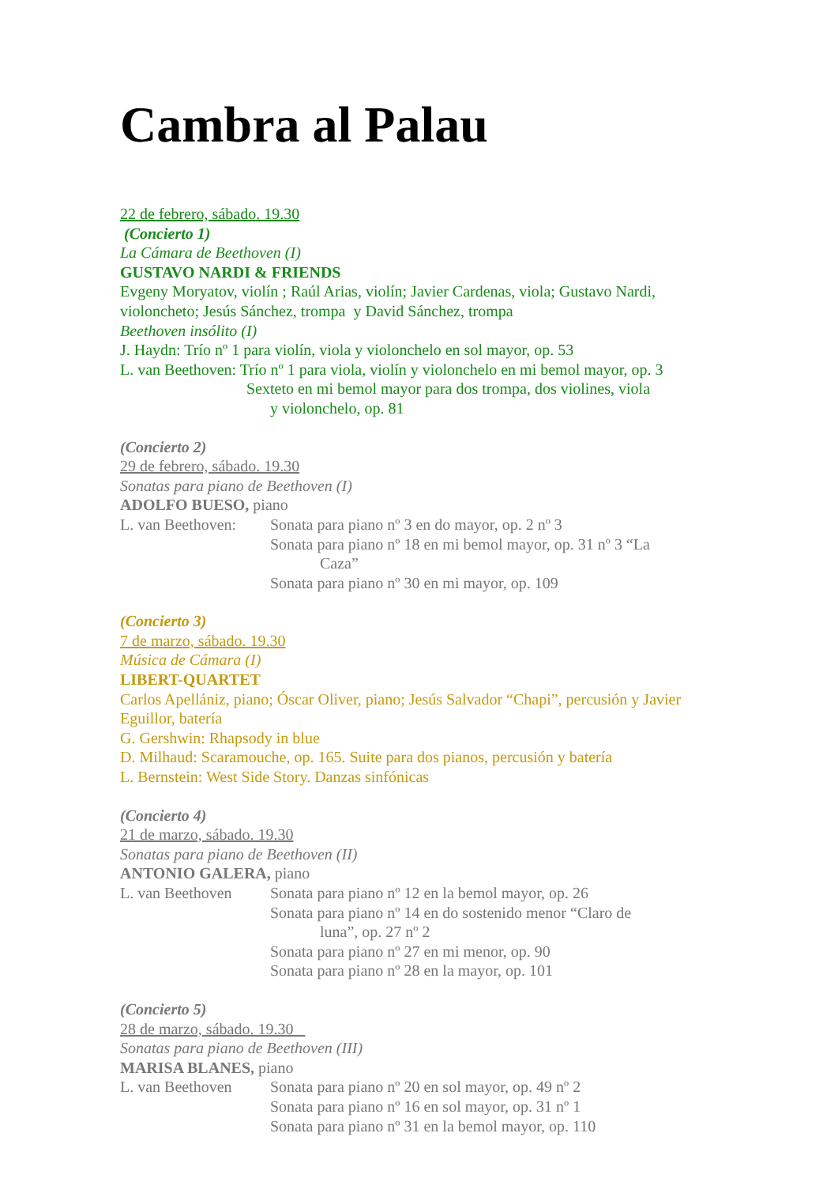Cambra al Palau
22 de febrero, sábado. 19.30
(Concierto 1)
La Cámara de Beethoven (I)
GUSTAVO NARDI & FRIENDS
Evgeny Moryatov, violín ; Raúl Arias, violín; Javier Cardenas, viola; Gustavo Nardi, violoncheto; Jesús Sánchez, trompa y David Sánchez, trompa
Beethoven insólito (I)
J. Haydn: Trío nº 1 para violín, viola y violonchelo en sol mayor, op. 53
L. van Beethoven: Trío nº 1 para viola, violín y violonchelo en mi bemol mayor, op. 3
Sexteto en mi bemol mayor para dos trompa, dos violines, viola
y violonchelo, op. 81
(Concierto 2)
29 de febrero, sábado. 19.30
Sonatas para piano de Beethoven (I)
ADOLFO BUESO, piano
L. van Beethoven:
Sonata para piano nº 3 en do mayor, op. 2 nº 3
Sonata para piano nº 18 en mi bemol mayor, op. 31 nº 3 “La
Caza”
Sonata para piano nº 30 en mi mayor, op. 109
(Concierto 3)
7 de marzo, sábado. 19.30
Música de Cámara (I)
LIBERT-QUARTET
Carlos Apellániz, piano; Óscar Oliver, piano; Jesús Salvador “Chapi”, percusión y Javier Eguillor, batería
G. Gershwin: Rhapsody in blue
D. Milhaud: Scaramouche, op. 165. Suite para dos pianos, percusión y batería
L. Bernstein: West Side Story. Danzas sinfónicas
(Concierto 4)
21 de marzo, sábado. 19.30
Sonatas para piano de Beethoven (II)
ANTONIO GALERA, piano
L. van Beethoven
Sonata para piano nº 12 en la bemol mayor, op. 26
Sonata para piano nº 14 en do sostenido menor “Claro de
luna”, op. 27 nº 2
Sonata para piano nº 27 en mi menor, op. 90
Sonata para piano nº 28 en la mayor, op. 101
(Concierto 5)
28 de marzo, sábado. 19.30
Sonatas para piano de Beethoven (III)
MARISA BLANES, piano
L. van Beethoven
Sonata para piano nº 20 en sol mayor, op. 49 nº 2
Sonata para piano nº 16 en sol mayor, op. 31 nº 1
Sonata para piano nº 31 en la bemol mayor, op. 110